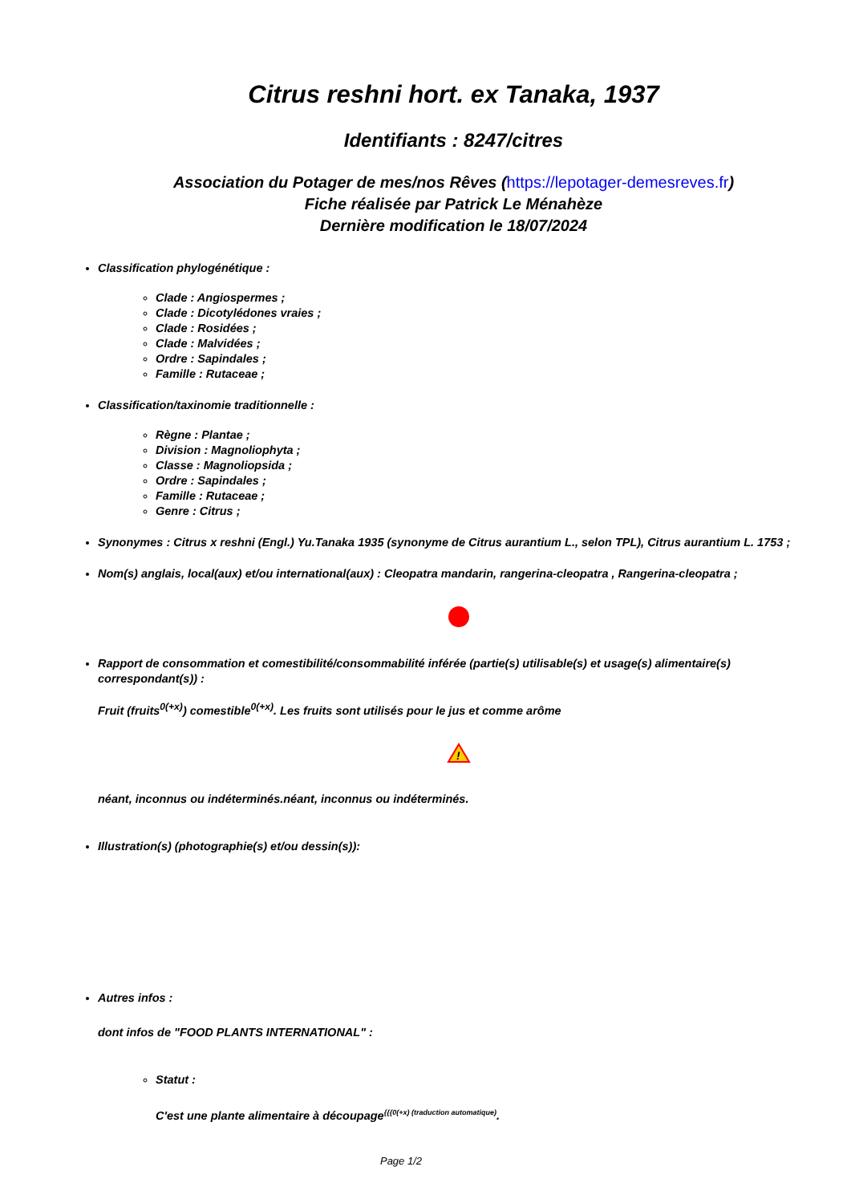Citrus reshni hort. ex Tanaka, 1937
Identifiants : 8247/citres
Association du Potager de mes/nos Rêves (https://lepotager-demesreves.fr)
Fiche réalisée par Patrick Le Ménahèze
Dernière modification le 18/07/2024
Classification phylogénétique :
Clade : Angiospermes ;
Clade : Dicotylédones vraies ;
Clade : Rosidées ;
Clade : Malvidées ;
Ordre : Sapindales ;
Famille : Rutaceae ;
Classification/taxinomie traditionnelle :
Règne : Plantae ;
Division : Magnoliophyta ;
Classe : Magnoliopsida ;
Ordre : Sapindales ;
Famille : Rutaceae ;
Genre : Citrus ;
Synonymes : Citrus x reshni (Engl.) Yu.Tanaka 1935 (synonyme de Citrus aurantium L., selon TPL), Citrus aurantium L. 1753 ;
Nom(s) anglais, local(aux) et/ou international(aux) : Cleopatra mandarin, rangerina-cleopatra , Rangerina-cleopatra ;
Rapport de consommation et comestibilité/consommabilité inférée (partie(s) utilisable(s) et usage(s) alimentaire(s) correspondant(s)) :
Fruit (fruits<sup>0(+x)</sup>) comestible<sup>0(+x)</sup>. Les fruits sont utilisés pour le jus et comme arôme
!
néant, inconnus ou indéterminés.néant, inconnus ou indéterminés.
Illustration(s) (photographie(s) et/ou dessin(s)):
Autres infos :
dont infos de "FOOD PLANTS INTERNATIONAL" :
Statut :
C'est une plante alimentaire à découpage<sup>{{{0(+x) (traduction automatique)</sup>.
Page 1/2